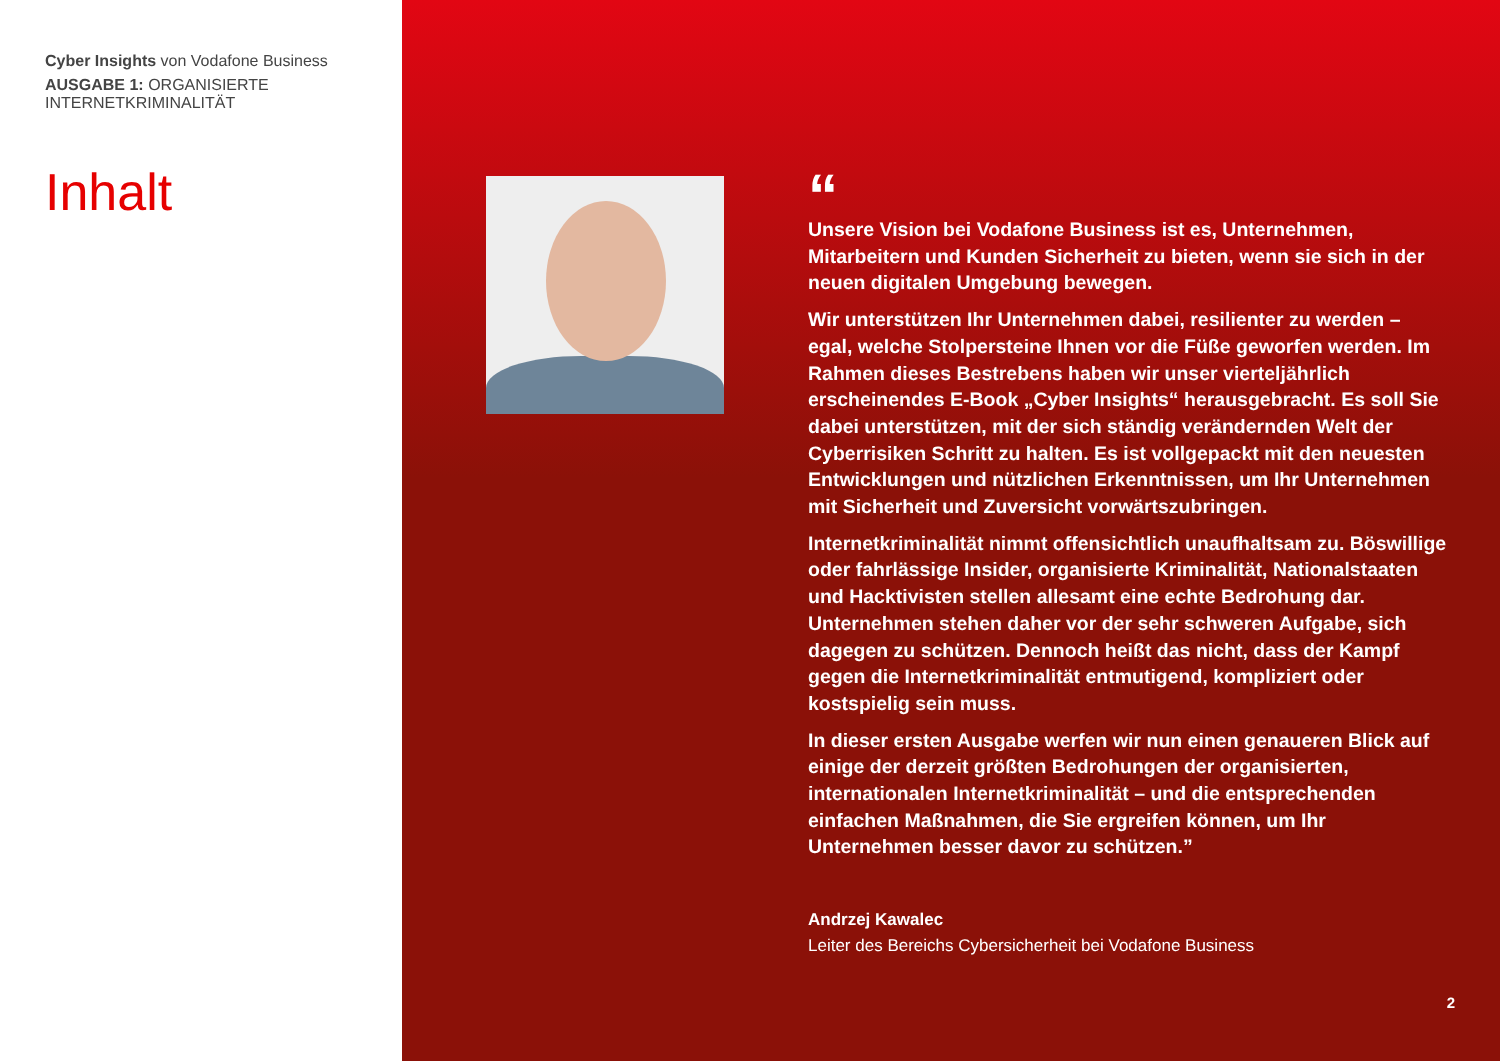Cyber Insights von Vodafone Business
AUSGABE 1: ORGANISIERTE
INTERNETKRIMINALITÄT
Inhalt
“
Unsere Vision bei Vodafone Business ist es, Unternehmen, Mitarbeitern und Kunden Sicherheit zu bieten, wenn sie sich in der neuen digitalen Umgebung bewegen.
Wir unterstützen Ihr Unternehmen dabei, resilienter zu werden – egal, welche Stolpersteine Ihnen vor die Füße geworfen werden. Im Rahmen dieses Bestrebens haben wir unser vierteljährlich erscheinendes E-Book „Cyber Insights“ herausgebracht. Es soll Sie dabei unterstützen, mit der sich ständig verändernden Welt der Cyberrisiken Schritt zu halten. Es ist vollgepackt mit den neuesten Entwicklungen und nützlichen Erkenntnissen, um Ihr Unternehmen mit Sicherheit und Zuversicht vorwärtszubringen.
Internetkriminalität nimmt offensichtlich unaufhaltsam zu. Böswillige oder fahrlässige Insider, organisierte Kriminalität, Nationalstaaten und Hacktivisten stellen allesamt eine echte Bedrohung dar. Unternehmen stehen daher vor der sehr schweren Aufgabe, sich dagegen zu schützen. Dennoch heißt das nicht, dass der Kampf gegen die Internetkriminalität entmutigend, kompliziert oder kostspielig sein muss.
In dieser ersten Ausgabe werfen wir nun einen genaueren Blick auf einige der derzeit größten Bedrohungen der organisierten, internationalen Internetkriminalität – und die entsprechenden einfachen Maßnahmen, die Sie ergreifen können, um Ihr Unternehmen besser davor zu schützen.”
Andrzej Kawalec
Leiter des Bereichs Cybersicherheit bei Vodafone Business
2